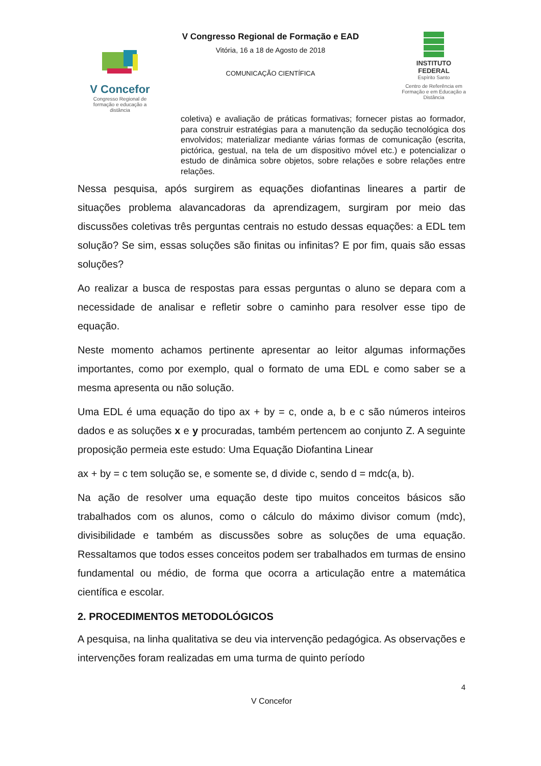V Concefor
Congresso Regional de formação e educação a distância
V Congresso Regional de Formação e EAD
Vitória, 16 a 18 de Agosto de 2018
COMUNICAÇÃO CIENTÍFICA
INSTITUTO
FEDERAL
Espírito Santo
Centro de Referência em Formação e em Educação a Distância
coletiva) e avaliação de práticas formativas; fornecer pistas ao formador, para construir estratégias para a manutenção da sedução tecnológica dos envolvidos; materializar mediante várias formas de comunicação (escrita, pictórica, gestual, na tela de um dispositivo móvel etc.) e potencializar o estudo de dinâmica sobre objetos, sobre relações e sobre relações entre relações.
Nessa pesquisa, após surgirem as equações diofantinas lineares a partir de situações problema alavancadoras da aprendizagem, surgiram por meio das discussões coletivas três perguntas centrais no estudo dessas equações: a EDL tem solução? Se sim, essas soluções são finitas ou infinitas? E por fim, quais são essas soluções?
Ao realizar a busca de respostas para essas perguntas o aluno se depara com a necessidade de analisar e refletir sobre o caminho para resolver esse tipo de equação.
Neste momento achamos pertinente apresentar ao leitor algumas informações importantes, como por exemplo, qual o formato de uma EDL e como saber se a mesma apresenta ou não solução.
Uma EDL é uma equação do tipo ax + by = c, onde a, b e c são números inteiros dados e as soluções x e y procuradas, também pertencem ao conjunto Z. A seguinte proposição permeia este estudo: Uma Equação Diofantina Linear
ax + by = c tem solução se, e somente se, d divide c, sendo d = mdc(a, b).
Na ação de resolver uma equação deste tipo muitos conceitos básicos são trabalhados com os alunos, como o cálculo do máximo divisor comum (mdc), divisibilidade e também as discussões sobre as soluções de uma equação. Ressaltamos que todos esses conceitos podem ser trabalhados em turmas de ensino fundamental ou médio, de forma que ocorra a articulação entre a matemática científica e escolar.
2. PROCEDIMENTOS METODOLÓGICOS
A pesquisa, na linha qualitativa se deu via intervenção pedagógica. As observações e intervenções foram realizadas em uma turma de quinto período
4
V Concefor